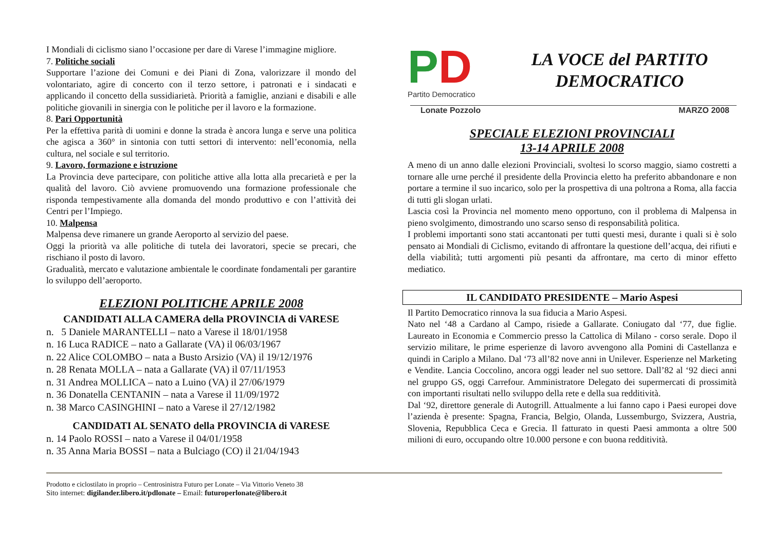I Mondiali di ciclismo siano l’occasione per dare di Varese l’immagine migliore.
7. Politiche sociali
Supportare l’azione dei Comuni e dei Piani di Zona, valorizzare il mondo del volontariato, agire di concerto con il terzo settore, i patronati e i sindacati e applicando il concetto della sussidiarietà. Priorità a famiglie, anziani e disabili e alle politiche giovanili in sinergia con le politiche per il lavoro e la formazione.
8. Pari Opportunità
Per la effettiva parità di uomini e donne la strada è ancora lunga e serve una politica che agisca a 360° in sintonia con tutti settori di intervento: nell’economia, nella cultura, nel sociale e sul territorio.
9. Lavoro, formazione e istruzione
La Provincia deve partecipare, con politiche attive alla lotta alla precarietà e per la qualità del lavoro. Ciò avviene promuovendo una formazione professionale che risponda tempestivamente alla domanda del mondo produttivo e con l’attività dei Centri per l’Impiego.
10. Malpensa
Malpensa deve rimanere un grande Aeroporto al servizio del paese.
Oggi la priorità va alle politiche di tutela dei lavoratori, specie se precari, che rischiano il posto di lavoro.
Gradualità, mercato e valutazione ambientale le coordinate fondamentali per garantire lo sviluppo dell’aeroporto.
ELEZIONI POLITICHE APRILE 2008
CANDIDATI ALLA CAMERA della PROVINCIA di VARESE
n. 5 Daniele MARANTELLI – nato a Varese il 18/01/1958
n. 16 Luca RADICE – nato a Gallarate (VA) il 06/03/1967
n. 22 Alice COLOMBO – nata a Busto Arsizio (VA) il 19/12/1976
n. 28 Renata MOLLA – nata a Gallarate (VA) il 07/11/1953
n. 31 Andrea MOLLICA – nato a Luino (VA) il 27/06/1979
n. 36 Donatella CENTANIN – nata a Varese il 11/09/1972
n. 38 Marco CASINGHINI – nato a Varese il 27/12/1982
CANDIDATI AL SENATO della PROVINCIA di VARESE
n. 14 Paolo ROSSI – nato a Varese il 04/01/1958
n. 35 Anna Maria BOSSI – nata a Bulciago (CO) il 21/04/1943
PD
Partito Democratico
LA VOCE del PARTITO
DEMOCRATICO
Lonate Pozzolo MARZO 2008
SPECIALE ELEZIONI PROVINCIALI
13-14 APRILE 2008
A meno di un anno dalle elezioni Provinciali, svoltesi lo scorso maggio, siamo costretti a tornare alle urne perché il presidente della Provincia eletto ha preferito abbandonare e non portare a termine il suo incarico, solo per la prospettiva di una poltrona a Roma, alla faccia di tutti gli slogan urlati.
Lascia così la Provincia nel momento meno opportuno, con il problema di Malpensa in pieno svolgimento, dimostrando uno scarso senso di responsabilità politica.
I problemi importanti sono stati accantonati per tutti questi mesi, durante i quali si è solo pensato ai Mondiali di Ciclismo, evitando di affrontare la questione dell’acqua, dei rifiuti e della viabilità; tutti argomenti più pesanti da affrontare, ma certo di minor effetto mediatico.
IL CANDIDATO PRESIDENTE – Mario Aspesi
Il Partito Democratico rinnova la sua fiducia a Mario Aspesi.
Nato nel ‘48 a Cardano al Campo, risiede a Gallarate. Coniugato dal ‘77, due figlie. Laureato in Economia e Commercio presso la Cattolica di Milano - corso serale. Dopo il servizio militare, le prime esperienze di lavoro avvengono alla Pomini di Castellanza e quindi in Cariplo a Milano. Dal ‘73 all’82 nove anni in Unilever. Esperienze nel Marketing e Vendite. Lancia Coccolino, ancora oggi leader nel suo settore. Dall’82 al ‘92 dieci anni nel gruppo GS, oggi Carrefour. Amministratore Delegato dei supermercati di prossimità con importanti risultati nello sviluppo della rete e della sua redditività.
Dal ‘92, direttore generale di Autogrill. Attualmente a lui fanno capo i Paesi europei dove l’azienda è presente: Spagna, Francia, Belgio, Olanda, Lussemburgo, Svizzera, Austria, Slovenia, Repubblica Ceca e Grecia. Il fatturato in questi Paesi ammonta a oltre 500 milioni di euro, occupando oltre 10.000 persone e con buona redditività.
Prodotto e ciclostilato in proprio – Centrosinistra Futuro per Lonate – Via Vittorio Veneto 38
Sito internet: digilander.libero.it/pdlonate – Email: futuroperlonate@libero.it